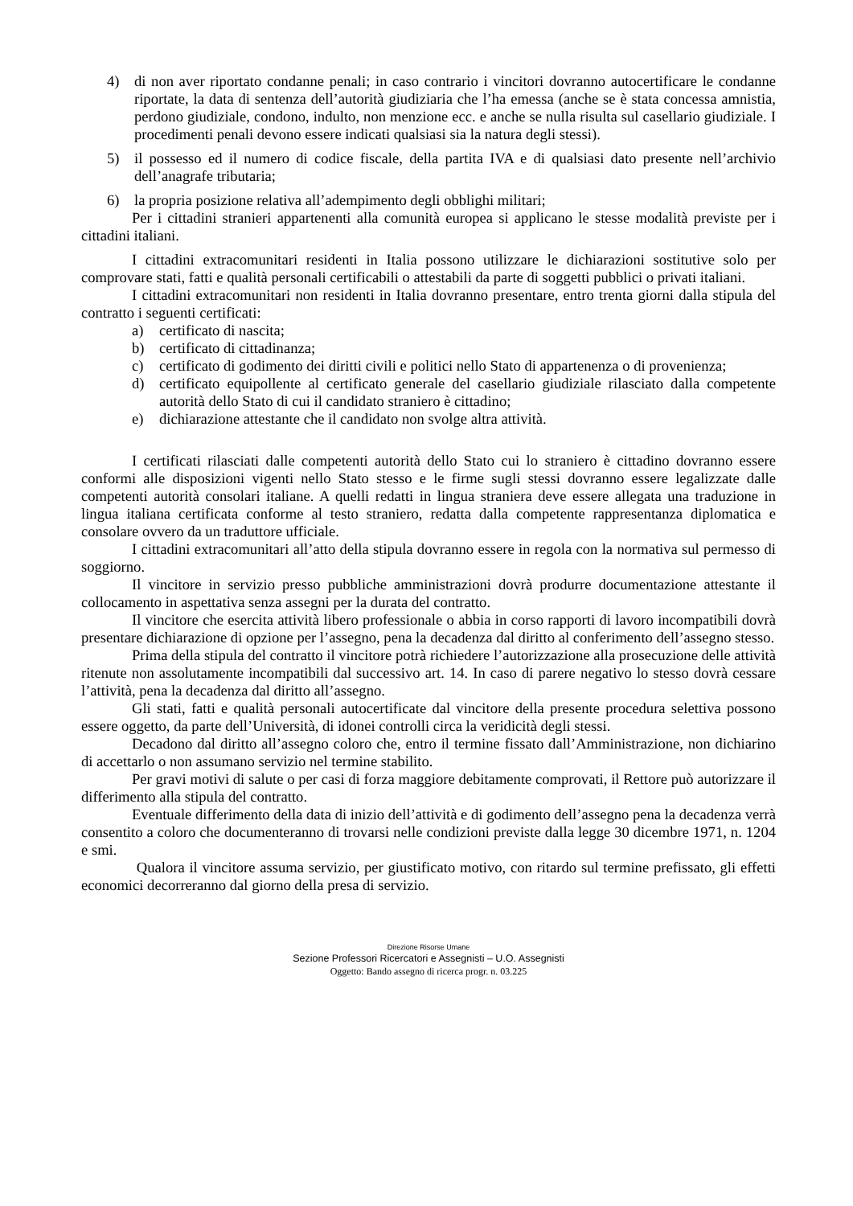4) di non aver riportato condanne penali; in caso contrario i vincitori dovranno autocertificare le condanne riportate, la data di sentenza dell’autorità giudiziaria che l’ha emessa (anche se è stata concessa amnistia, perdono giudiziale, condono, indulto, non menzione ecc. e anche se nulla risulta sul casellario giudiziale. I procedimenti penali devono essere indicati qualsiasi sia la natura degli stessi).
5) il possesso ed il numero di codice fiscale, della partita IVA e di qualsiasi dato presente nell’archivio dell’anagrafe tributaria;
6) la propria posizione relativa all’adempimento degli obblighi militari;
Per i cittadini stranieri appartenenti alla comunità europea si applicano le stesse modalità previste per i cittadini italiani.
I cittadini extracomunitari residenti in Italia possono utilizzare le dichiarazioni sostitutive solo per comprovare stati, fatti e qualità personali certificabili o attestabili da parte di soggetti pubblici o privati italiani.
I cittadini extracomunitari non residenti in Italia dovranno presentare, entro trenta giorni dalla stipula del contratto i seguenti certificati:
a) certificato di nascita;
b) certificato di cittadinanza;
c) certificato di godimento dei diritti civili e politici nello Stato di appartenenza o di provenienza;
d) certificato equipollente al certificato generale del casellario giudiziale rilasciato dalla competente autorità dello Stato di cui il candidato straniero è cittadino;
e) dichiarazione attestante che il candidato non svolge altra attività.
I certificati rilasciati dalle competenti autorità dello Stato cui lo straniero è cittadino dovranno essere conformi alle disposizioni vigenti nello Stato stesso e le firme sugli stessi dovranno essere legalizzate dalle competenti autorità consolari italiane. A quelli redatti in lingua straniera deve essere allegata una traduzione in lingua italiana certificata conforme al testo straniero, redatta dalla competente rappresentanza diplomatica e consolare ovvero da un traduttore ufficiale.
I cittadini extracomunitari all’atto della stipula dovranno essere in regola con la normativa sul permesso di soggiorno.
Il vincitore in servizio presso pubbliche amministrazioni dovrà produrre documentazione attestante il collocamento in aspettativa senza assegni per la durata del contratto.
Il vincitore che esercita attività libero professionale o abbia in corso rapporti di lavoro incompatibili dovrà presentare dichiarazione di opzione per l’assegno, pena la decadenza dal diritto al conferimento dell’assegno stesso.
Prima della stipula del contratto il vincitore potrà richiedere l’autorizzazione alla prosecuzione delle attività ritenute non assolutamente incompatibili dal successivo art. 14. In caso di parere negativo lo stesso dovrà cessare l’attività, pena la decadenza dal diritto all’assegno.
Gli stati, fatti e qualità personali autocertificate dal vincitore della presente procedura selettiva possono essere oggetto, da parte dell’Università, di idonei controlli circa la veridicità degli stessi.
Decadono dal diritto all’assegno coloro che, entro il termine fissato dall’Amministrazione, non dichiarino di accettarlo o non assumano servizio nel termine stabilito.
Per gravi motivi di salute o per casi di forza maggiore debitamente comprovati, il Rettore può autorizzare il differimento alla stipula del contratto.
Eventuale differimento della data di inizio dell’attività e di godimento dell’assegno pena la decadenza verrà consentito a coloro che documenteranno di trovarsi nelle condizioni previste dalla legge 30 dicembre 1971, n. 1204 e smi.
Qualora il vincitore assuma servizio, per giustificato motivo, con ritardo sul termine prefissato, gli effetti economici decorreranno dal giorno della presa di servizio.
Direzione Risorse Umane
Sezione Professori Ricercatori e Assegnisti – U.O. Assegnisti
Oggetto: Bando assegno di ricerca progr. n. 03.225